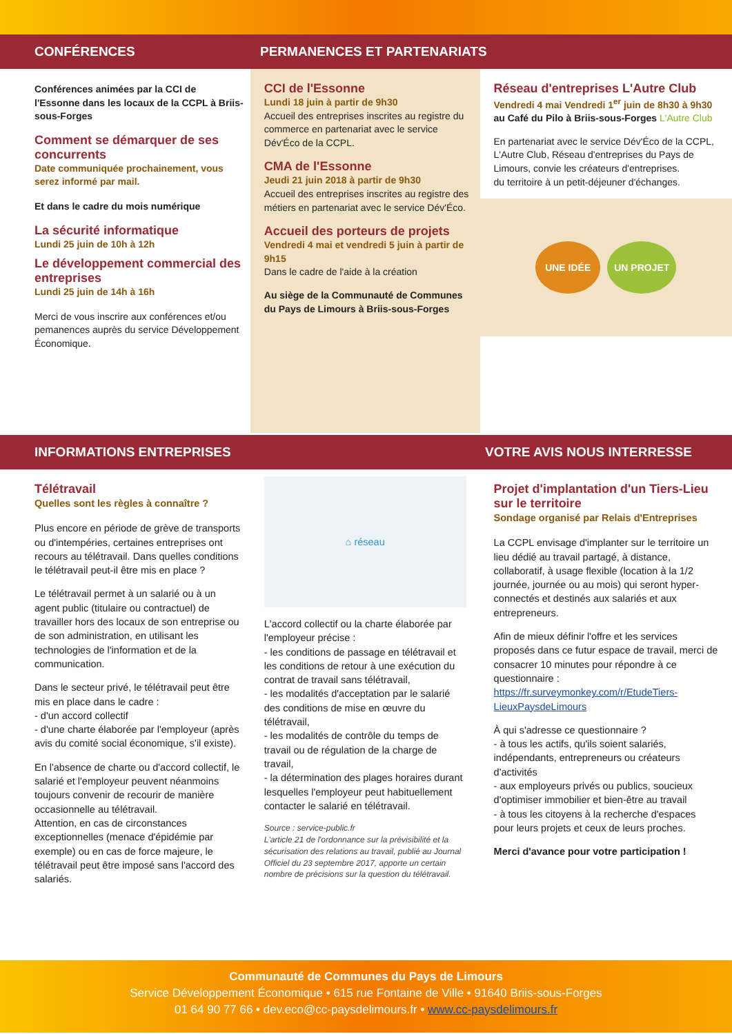CONFÉRENCES PERMANENCES ET PARTENARIATS
Conférences animées par la CCI de l'Essonne dans les locaux de la CCPL à Briis-sous-Forges
Comment se démarquer de ses concurrents
Date communiquée prochainement, vous serez informé par mail.
Et dans le cadre du mois numérique
La sécurité informatique
Lundi 25 juin de 10h à 12h
Le développement commercial des entreprises
Lundi 25 juin de 14h à 16h
Merci de vous inscrire aux conférences et/ou pemanences auprès du service Développement Économique.
CCI de l'Essonne
Lundi 18 juin à partir de 9h30
Accueil des entreprises inscrites au registre du commerce en partenariat avec le service Dév'Éco de la CCPL.
CMA de l'Essonne
Jeudi 21 juin 2018 à partir de 9h30
Accueil des entreprises inscrites au registre des métiers en partenariat avec le service Dév'Éco.
Accueil des porteurs de projets
Vendredi 4 mai et vendredi 5 juin à partir de 9h15
Dans le cadre de l'aide à la création
Au siège de la Communauté de Communes du Pays de Limours à Briis-sous-Forges
Réseau d'entreprises L'Autre Club
Vendredi 4 mai Vendredi 1<sup>er</sup> juin de 8h30 à 9h30
au Café du Pilo à Briis-sous-Forges L'Autre Club
En partenariat avec le service Dév'Éco de la CCPL, L'Autre Club, Réseau d'entreprises du Pays de Limours, convie les créateurs d'entreprises.
du territoire à un petit-déjeuner d'échanges.
UNE IDÉE UN PROJET
INFORMATIONS ENTREPRISES VOTRE AVIS NOUS INTERRESSE
Télétravail
Quelles sont les règles à connaître ?
Plus encore en période de grève de transports ou d'intempéries, certaines entreprises ont recours au télétravail. Dans quelles conditions le télétravail peut-il être mis en place ?
Le télétravail permet à un salarié ou à un agent public (titulaire ou contractuel) de travailler hors des locaux de son entreprise ou de son administration, en utilisant les technologies de l'information et de la communication.
Dans le secteur privé, le télétravail peut être mis en place dans le cadre :
- d'un accord collectif
- d'une charte élaborée par l'employeur (après avis du comité social économique, s'il existe).
En l'absence de charte ou d'accord collectif, le salarié et l'employeur peuvent néanmoins toujours convenir de recourir de manière occasionnelle au télétravail.
Attention, en cas de circonstances exceptionnelles (menace d'épidémie par exemple) ou en cas de force majeure, le télétravail peut être imposé sans l'accord des salariés.
⌂ réseau
L'accord collectif ou la charte élaborée par l'employeur précise :
- les conditions de passage en télétravail et les conditions de retour à une exécution du contrat de travail sans télétravail,
- les modalités d'acceptation par le salarié des conditions de mise en œuvre du télétravail,
- les modalités de contrôle du temps de travail ou de régulation de la charge de travail,
- la détermination des plages horaires durant lesquelles l'employeur peut habituellement contacter le salarié en télétravail.
Source : service-public.fr
L'article 21 de l'ordonnance sur la prévisibilité et la sécurisation des relations au travail, publié au Journal Officiel du 23 septembre 2017, apporte un certain nombre de précisions sur la question du télétravail.
Projet d'implantation d'un Tiers-Lieu sur le territoire
Sondage organisé par Relais d'Entreprises
La CCPL envisage d'implanter sur le territoire un lieu dédié au travail partagé, à distance, collaboratif, à usage flexible (location à la 1/2 journée, journée ou au mois) qui seront hyper-connectés et destinés aux salariés et aux entrepreneurs.
Afin de mieux définir l'offre et les services proposés dans ce futur espace de travail, merci de consacrer 10 minutes pour répondre à ce questionnaire :
https://fr.surveymonkey.com/r/EtudeTiers-LieuxPaysdeLimours
À qui s'adresse ce questionnaire ?
- à tous les actifs, qu'ils soient salariés, indépendants, entrepreneurs ou créateurs d'activités
- aux employeurs privés ou publics, soucieux d'optimiser immobilier et bien-être au travail
- à tous les citoyens à la recherche d'espaces pour leurs projets et ceux de leurs proches.
Merci d'avance pour votre participation !
Communauté de Communes du Pays de Limours
Service Développement Économique • 615 rue Fontaine de Ville • 91640 Briis-sous-Forges
01 64 90 77 66 • dev.eco@cc-paysdelimours.fr • www.cc-paysdelimours.fr